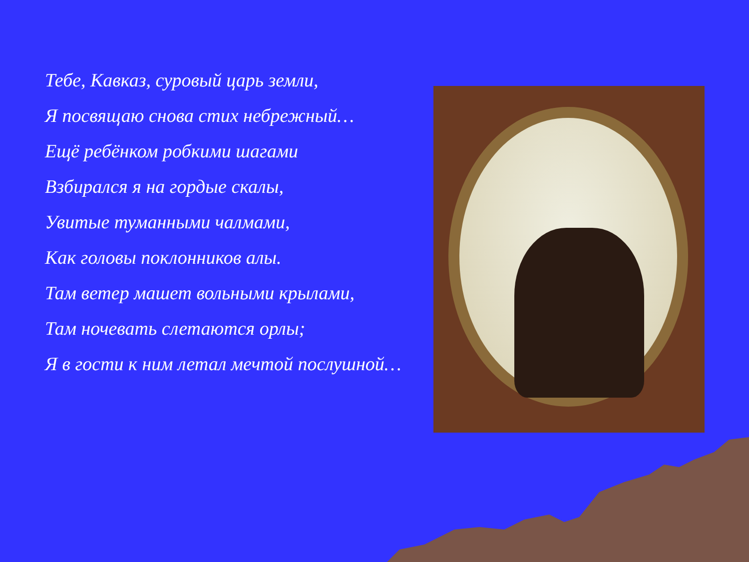Тебе, Кавказ, суровый царь земли,
Я посвящаю снова стих небрежный…
Ещё ребёнком робкими шагами
Взбирался я на гордые скалы,
Увитые туманными чалмами,
Как головы поклонников алы.
Там ветер машет вольными крылами,
Там ночевать слетаются орлы;
Я в гости к ним летал мечтой послушной…